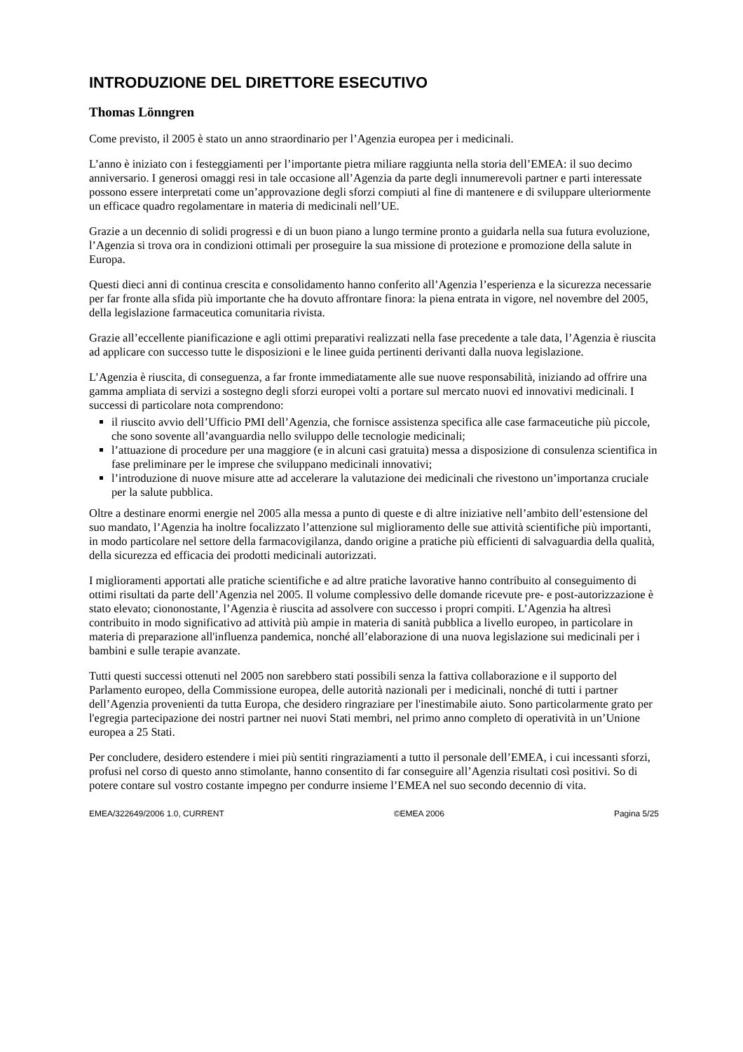INTRODUZIONE DEL DIRETTORE ESECUTIVO
Thomas Lönngren
Come previsto, il 2005 è stato un anno straordinario per l’Agenzia europea per i medicinali.
L’anno è iniziato con i festeggiamenti per l’importante pietra miliare raggiunta nella storia dell’EMEA: il suo decimo anniversario. I generosi omaggi resi in tale occasione all’Agenzia da parte degli innumerevoli partner e parti interessate possono essere interpretati come un’approvazione degli sforzi compiuti al fine di mantenere e di sviluppare ulteriormente un efficace quadro regolamentare in materia di medicinali nell’UE.
Grazie a un decennio di solidi progressi e di un buon piano a lungo termine pronto a guidarla nella sua futura evoluzione, l’Agenzia si trova ora in condizioni ottimali per proseguire la sua missione di protezione e promozione della salute in Europa.
Questi dieci anni di continua crescita e consolidamento hanno conferito all’Agenzia l’esperienza e la sicurezza necessarie per far fronte alla sfida più importante che ha dovuto affrontare finora: la piena entrata in vigore, nel novembre del 2005, della legislazione farmaceutica comunitaria rivista.
Grazie all’eccellente pianificazione e agli ottimi preparativi realizzati nella fase precedente a tale data, l’Agenzia è riuscita ad applicare con successo tutte le disposizioni e le linee guida pertinenti derivanti dalla nuova legislazione.
L’Agenzia è riuscita, di conseguenza, a far fronte immediatamente alle sue nuove responsabilità, iniziando ad offrire una gamma ampliata di servizi a sostegno degli sforzi europei volti a portare sul mercato nuovi ed innovativi medicinali. I successi di particolare nota comprendono:
il riuscito avvio dell’Ufficio PMI dell’Agenzia, che fornisce assistenza specifica alle case farmaceutiche più piccole, che sono sovente all’avanguardia nello sviluppo delle tecnologie medicinali;
l’attuazione di procedure per una maggiore (e in alcuni casi gratuita) messa a disposizione di consulenza scientifica in fase preliminare per le imprese che sviluppano medicinali innovativi;
l’introduzione di nuove misure atte ad accelerare la valutazione dei medicinali che rivestono un’importanza cruciale per la salute pubblica.
Oltre a destinare enormi energie nel 2005 alla messa a punto di queste e di altre iniziative nell’ambito dell’estensione del suo mandato, l’Agenzia ha inoltre focalizzato l’attenzione sul miglioramento delle sue attività scientifiche più importanti, in modo particolare nel settore della farmacovigilanza, dando origine a pratiche più efficienti di salvaguardia della qualità, della sicurezza ed efficacia dei prodotti medicinali autorizzati.
I miglioramenti apportati alle pratiche scientifiche e ad altre pratiche lavorative hanno contribuito al conseguimento di ottimi risultati da parte dell’Agenzia nel 2005. Il volume complessivo delle domande ricevute pre- e post-autorizzazione è stato elevato; ciononostante, l’Agenzia è riuscita ad assolvere con successo i propri compiti. L’Agenzia ha altresì contribuito in modo significativo ad attività più ampie in materia di sanità pubblica a livello europeo, in particolare in materia di preparazione all'influenza pandemica, nonché all’elaborazione di una nuova legislazione sui medicinali per i bambini e sulle terapie avanzate.
Tutti questi successi ottenuti nel 2005 non sarebbero stati possibili senza la fattiva collaborazione e il supporto del Parlamento europeo, della Commissione europea, delle autorità nazionali per i medicinali, nonché di tutti i partner dell’Agenzia provenienti da tutta Europa, che desidero ringraziare per l'inestimabile aiuto. Sono particolarmente grato per l'egregia partecipazione dei nostri partner nei nuovi Stati membri, nel primo anno completo di operatività in un’Unione europea a 25 Stati.
Per concludere, desidero estendere i miei più sentiti ringraziamenti a tutto il personale dell’EMEA, i cui incessanti sforzi, profusi nel corso di questo anno stimolante, hanno consentito di far conseguire all’Agenzia risultati così positivi. So di potere contare sul vostro costante impegno per condurre insieme l’EMEA nel suo secondo decennio di vita.
EMEA/322649/2006 1.0, CURRENT ©EMEA 2006 Pagina 5/25